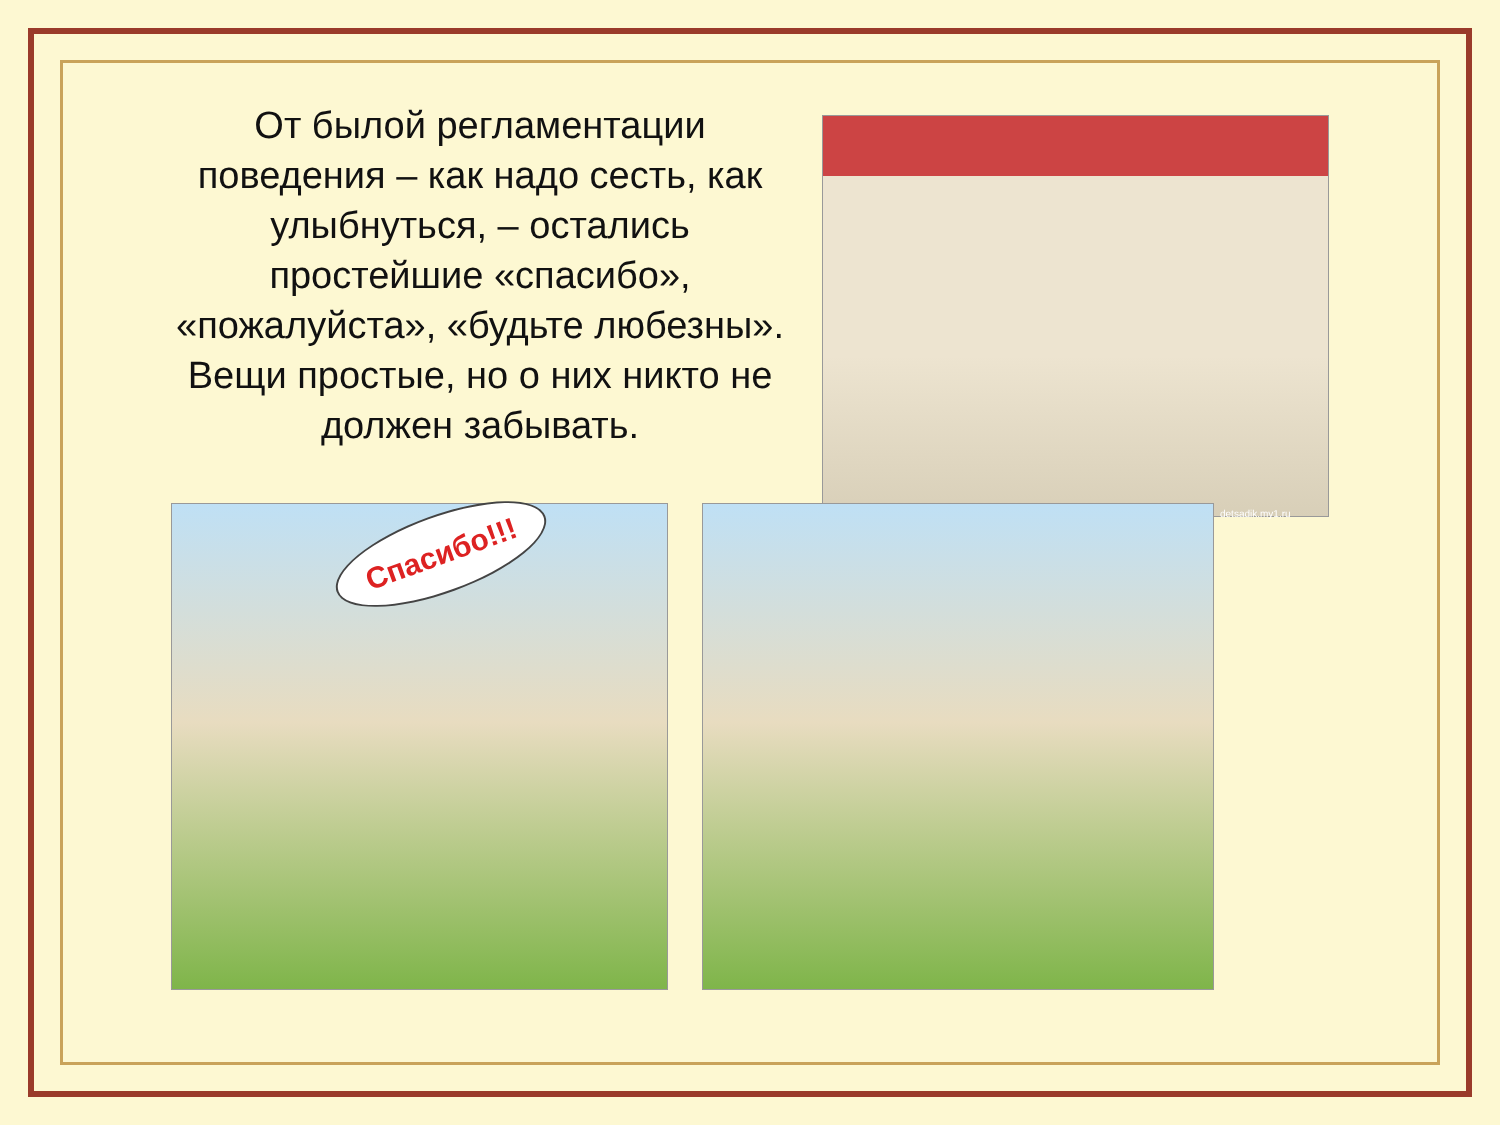От былой регламентации поведения – как надо сесть, как улыбнуться, – остались простейшие «спасибо», «пожалуйста», «будьте любезны». Вещи простые, но о них никто не должен забывать.
detsadik.my1.ru
Спасибо!!!